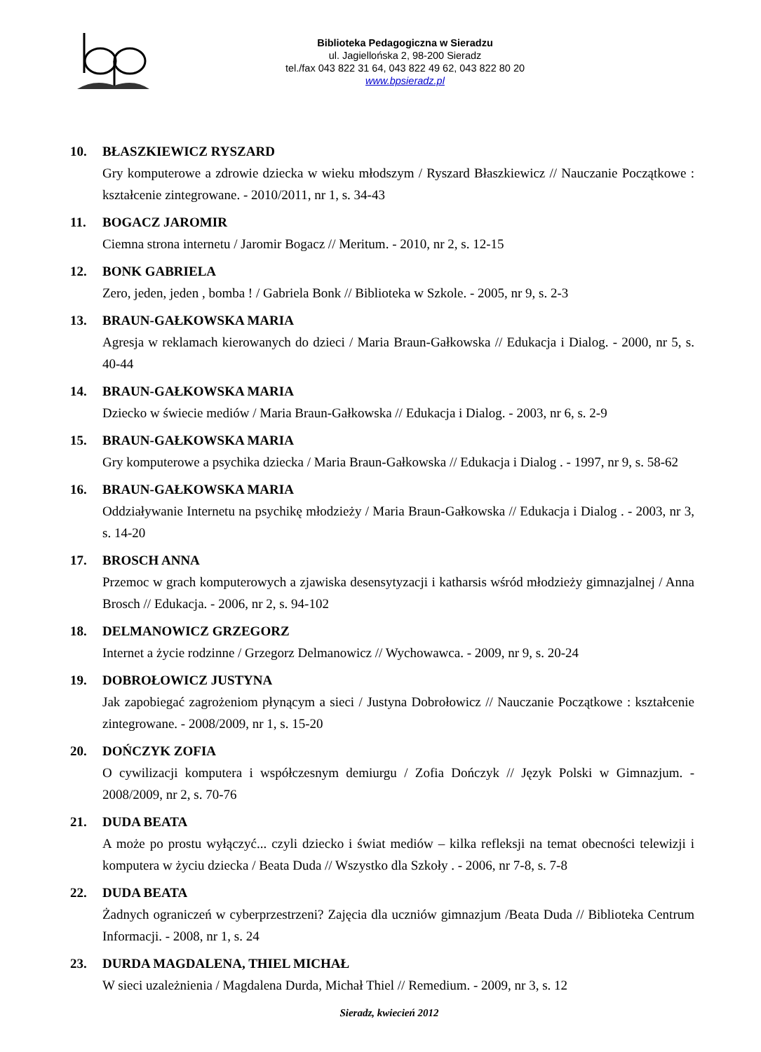Biblioteka Pedagogiczna w Sieradzu
ul. Jagiellońska 2, 98-200 Sieradz
tel./fax 043 822 31 64, 043 822 49 62, 043 822 80 20
www.bpsieradz.pl
10. BŁASZKIEWICZ RYSZARD
Gry komputerowe a zdrowie dziecka w wieku młodszym / Ryszard Błaszkiewicz // Nauczanie Początkowe : kształcenie zintegrowane. - 2010/2011, nr 1, s. 34-43
11. BOGACZ JAROMIR
Ciemna strona internetu / Jaromir Bogacz // Meritum. - 2010, nr 2, s. 12-15
12. BONK GABRIELA
Zero, jeden, jeden , bomba ! / Gabriela Bonk // Biblioteka w Szkole. - 2005, nr 9, s. 2-3
13. BRAUN-GAŁKOWSKA MARIA
Agresja w reklamach kierowanych do dzieci / Maria Braun-Gałkowska // Edukacja i Dialog. - 2000, nr 5, s. 40-44
14. BRAUN-GAŁKOWSKA MARIA
Dziecko w świecie mediów / Maria Braun-Gałkowska // Edukacja i Dialog. - 2003, nr 6, s. 2-9
15. BRAUN-GAŁKOWSKA MARIA
Gry komputerowe a psychika dziecka / Maria Braun-Gałkowska // Edukacja i Dialog . - 1997, nr 9, s. 58-62
16. BRAUN-GAŁKOWSKA MARIA
Oddziaływanie Internetu na psychikę młodzieży / Maria Braun-Gałkowska // Edukacja i Dialog . - 2003, nr 3, s. 14-20
17. BROSCH ANNA
Przemoc w grach komputerowych a zjawiska desensytyzacji i katharsis wśród młodzieży gimnazjalnej / Anna Brosch // Edukacja. - 2006, nr 2, s. 94-102
18. DELMANOWICZ GRZEGORZ
Internet a życie rodzinne / Grzegorz Delmanowicz // Wychowawca. - 2009, nr 9, s. 20-24
19. DOBROŁOWICZ JUSTYNA
Jak zapobiegać zagrożeniom płynącym a sieci / Justyna Dobrołowicz // Nauczanie Początkowe : kształcenie zintegrowane. - 2008/2009, nr 1, s. 15-20
20. DOŃCZYK ZOFIA
O cywilizacji komputera i współczesnym demiurgu / Zofia Dończyk // Język Polski w Gimnazjum. - 2008/2009, nr 2, s. 70-76
21. DUDA BEATA
A może po prostu wyłączyć... czyli dziecko i świat mediów – kilka refleksji na temat obecności telewizji i komputera w życiu dziecka / Beata Duda // Wszystko dla Szkoły . - 2006, nr 7-8, s. 7-8
22. DUDA BEATA
Żadnych ograniczeń w cyberprzestrzeni? Zajęcia dla uczniów gimnazjum /Beata Duda // Biblioteka Centrum Informacji. - 2008, nr 1, s. 24
23. DURDA MAGDALENA, THIEL MICHAŁ
W sieci uzależnienia / Magdalena Durda, Michał Thiel // Remedium. - 2009, nr 3, s. 12
Sieradz, kwiecień 2012